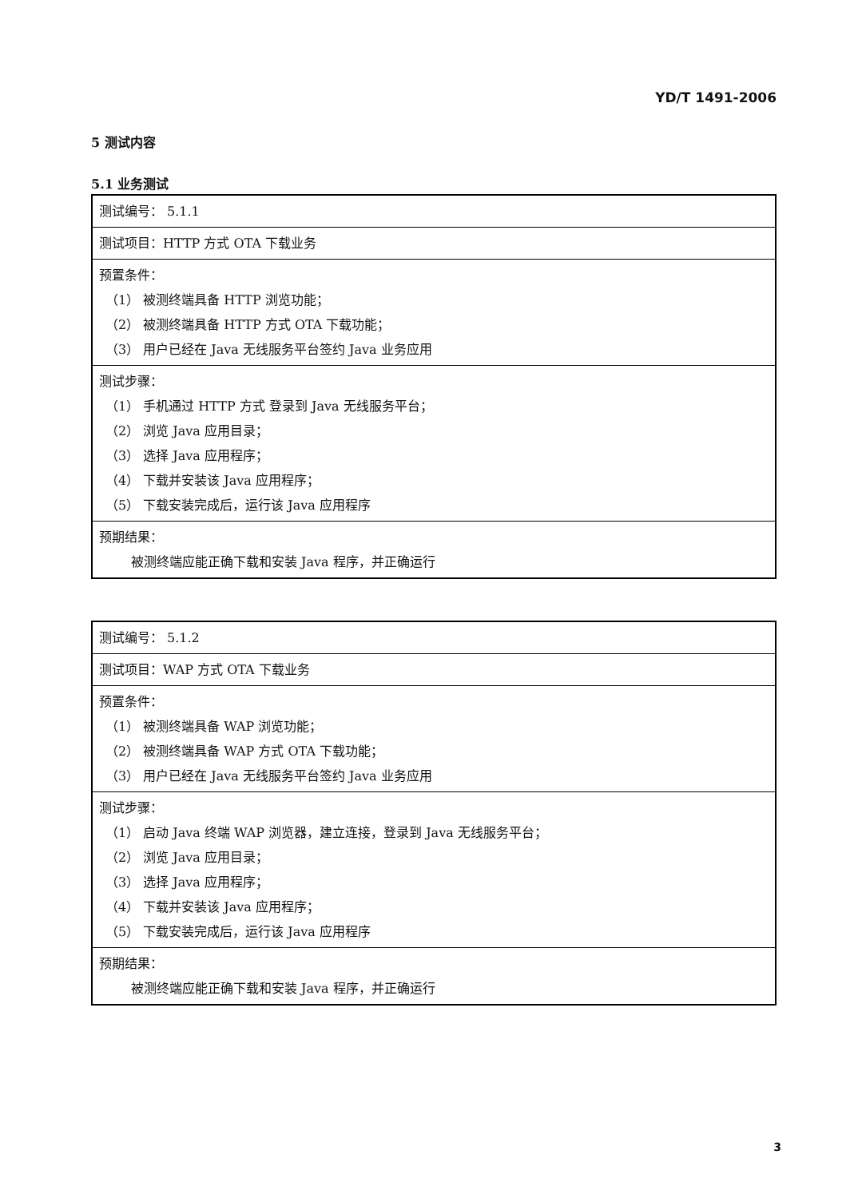YD/T 1491-2006
5 测试内容
5.1 业务测试
| 测试编号： 5.1.1 |
| 测试项目：HTTP 方式 OTA 下载业务 |
| 预置条件： （1） 被测终端具备 HTTP 浏览功能； （2） 被测终端具备 HTTP 方式 OTA 下载功能； （3） 用户已经在 Java 无线服务平台签约 Java 业务应用 |
| 测试步骤： （1） 手机通过 HTTP 方式 登录到 Java 无线服务平台； （2） 浏览 Java 应用目录； （3） 选择 Java 应用程序； （4） 下载并安装该 Java 应用程序； （5） 下载安装完成后，运行该 Java 应用程序 |
| 预期结果： 被测终端应能正确下载和安装 Java 程序，并正确运行 |
| 测试编号： 5.1.2 |
| 测试项目：WAP 方式 OTA 下载业务 |
| 预置条件： （1） 被测终端具备 WAP 浏览功能； （2） 被测终端具备 WAP 方式 OTA 下载功能； （3） 用户已经在 Java 无线服务平台签约 Java 业务应用 |
| 测试步骤： （1） 启动 Java 终端 WAP 浏览器，建立连接，登录到 Java 无线服务平台； （2） 浏览 Java 应用目录； （3） 选择 Java 应用程序； （4） 下载并安装该 Java 应用程序； （5） 下载安装完成后，运行该 Java 应用程序 |
| 预期结果： 被测终端应能正确下载和安装 Java 程序，并正确运行 |
3